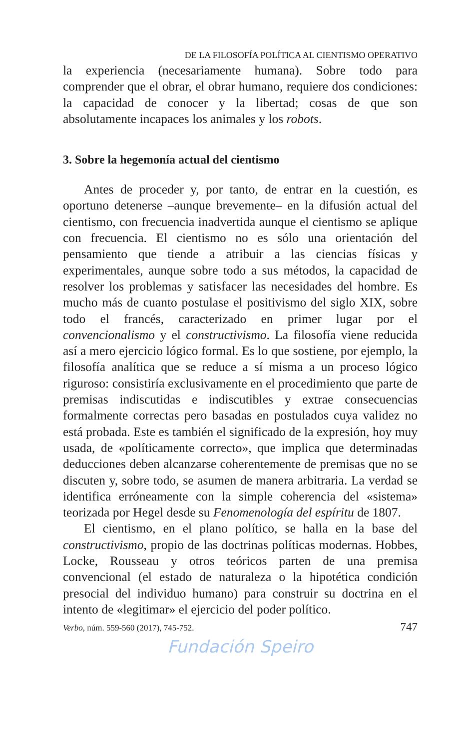DE LA FILOSOFÍA POLÍTICA AL CIENTISMO OPERATIVO
la experiencia (necesariamente humana). Sobre todo para comprender que el obrar, el obrar humano, requiere dos condiciones: la capacidad de conocer y la libertad; cosas de que son absolutamente incapaces los animales y los robots.
3. Sobre la hegemonía actual del cientismo
Antes de proceder y, por tanto, de entrar en la cuestión, es oportuno detenerse –aunque brevemente– en la difusión actual del cientismo, con frecuencia inadvertida aunque el cientismo se aplique con frecuencia. El cientismo no es sólo una orientación del pensamiento que tiende a atribuir a las ciencias físicas y experimentales, aunque sobre todo a sus métodos, la capacidad de resolver los problemas y satisfacer las necesidades del hombre. Es mucho más de cuanto postulase el positivismo del siglo XIX, sobre todo el francés, caracterizado en primer lugar por el convencionalismo y el constructivismo. La filosofía viene reducida así a mero ejercicio lógico formal. Es lo que sostiene, por ejemplo, la filosofía analítica que se reduce a sí misma a un proceso lógico riguroso: consistiría exclusivamente en el procedimiento que parte de premisas indiscutidas e indiscutibles y extrae consecuencias formalmente correctas pero basadas en postulados cuya validez no está probada. Este es también el significado de la expresión, hoy muy usada, de «políticamente correcto», que implica que determinadas deducciones deben alcanzarse coherentemente de premisas que no se discuten y, sobre todo, se asumen de manera arbitraria. La verdad se identifica erróneamente con la simple coherencia del «sistema» teorizada por Hegel desde su Fenomenología del espíritu de 1807.
El cientismo, en el plano político, se halla en la base del constructivismo, propio de las doctrinas políticas modernas. Hobbes, Locke, Rousseau y otros teóricos parten de una premisa convencional (el estado de naturaleza o la hipotética condición presocial del individuo humano) para construir su doctrina en el intento de «legitimar» el ejercicio del poder político.
Verbo, núm. 559-560 (2017), 745-752. 747
Fundación Speiro